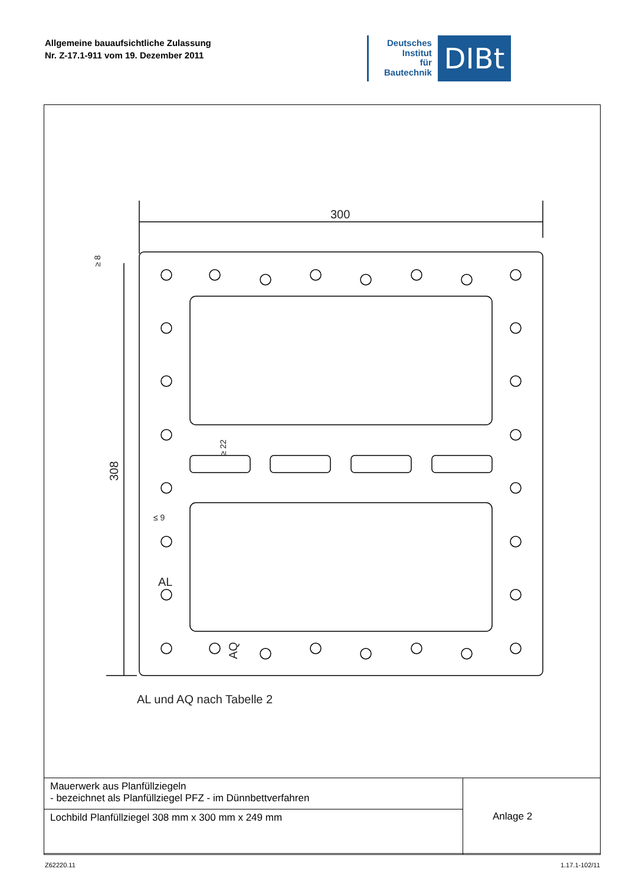Allgemeine bauaufsichtliche Zulassung
Nr. Z-17.1-911 vom 19. Dezember 2011
Deutsches
Institut
für
Bautechnik
DIBt
300
308
AL
AQ
≤ 9
≥ 22
≥ 8
AL und AQ nach Tabelle 2
| Mauerwerk aus Planfüllziegeln - bezeichnet als Planfüllziegel PFZ - im Dünnbettverfahren | Anlage 2 |
| Lochbild Planfüllziegel 308 mm x 300 mm x 249 mm | |
Z62220.11 1.17.1-102/11